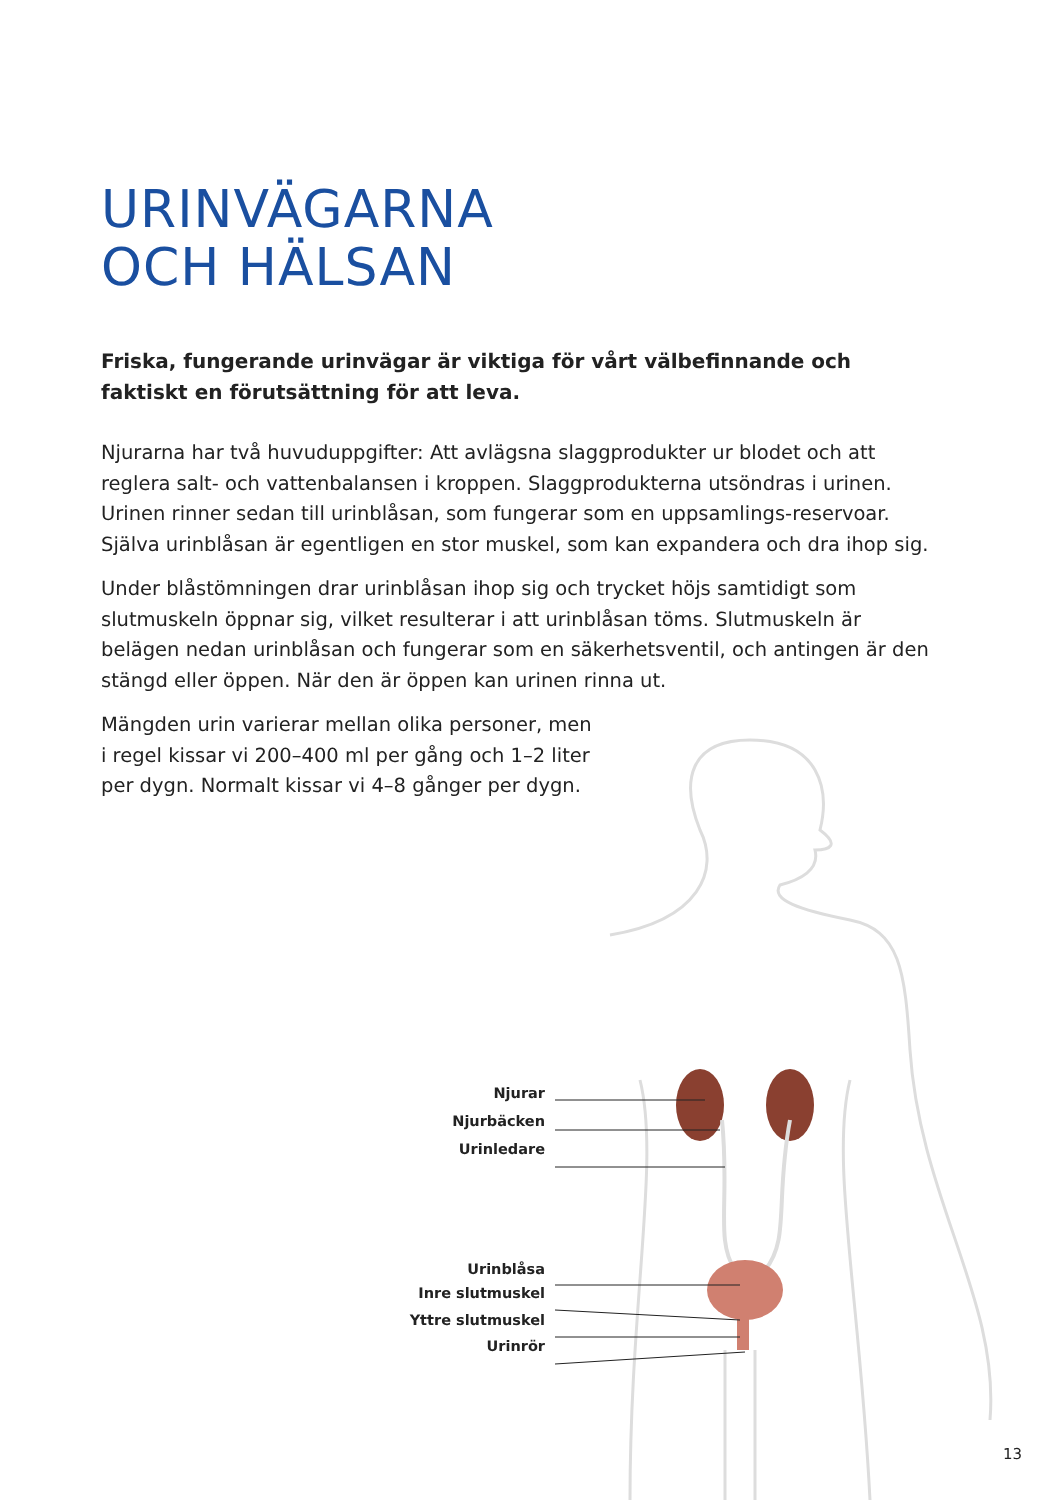URINVÄGARNA
OCH HÄLSAN
Friska, fungerande urinvägar är viktiga för vårt välbefinnande och faktiskt en förutsättning för att leva.
Njurarna har två huvuduppgifter: Att avlägsna slaggprodukter ur blodet och att reglera salt- och vattenbalansen i kroppen. Slaggprodukterna utsöndras i urinen. Urinen rinner sedan till urinblåsan, som fungerar som en uppsamlings-reservoar. Själva urinblåsan är egentligen en stor muskel, som kan expandera och dra ihop sig.
Under blåstömningen drar urinblåsan ihop sig och trycket höjs samtidigt som slutmuskeln öppnar sig, vilket resulterar i att urinblåsan töms. Slutmuskeln är belägen nedan urinblåsan och fungerar som en säkerhetsventil, och antingen är den stängd eller öppen. När den är öppen kan urinen rinna ut.
Mängden urin varierar mellan olika personer, men i regel kissar vi 200–400 ml per gång och 1–2 liter per dygn. Normalt kissar vi 4–8 gånger per dygn.
Njurar
Njurbäcken
Urinledare
Urinblåsa
Inre slutmuskel
Yttre slutmuskel
Urinrör
13